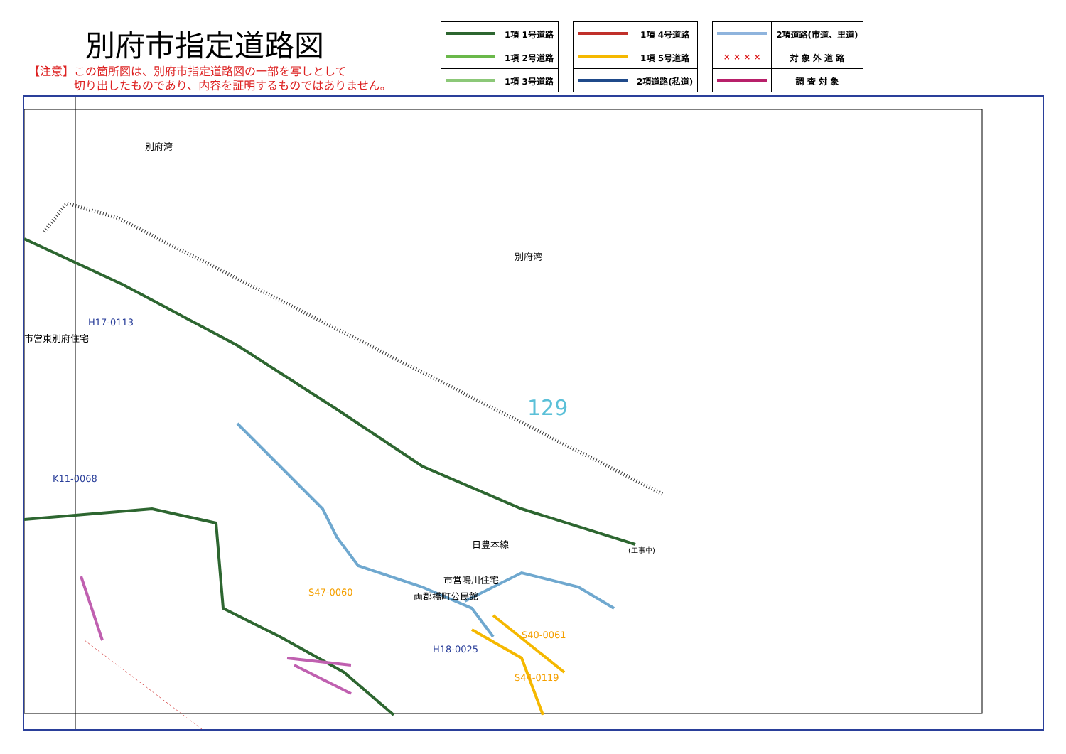別府市指定道路図
【注意】この箇所図は、別府市指定道路図の一部を写しとして
　　　　切り出したものであり、内容を証明するものではありません。
| | 1項 1号道路 |
| | 1項 2号道路 |
| | 1項 3号道路 |
| | 1項 4号道路 |
| | 1項 5号道路 |
| | 2項道路(私道) |
| | 2項道路(市道、里道) |
| × × × × | 対 象 外 道 路 |
| | 調 査 対 象 |
別府湾
別府湾
129
H17-0113
市営東別府住宅
K11-0068
日豊本線
市営鳴川住宅
両郡橋町公民館 S47-0060
S40-0061
S44-0119
H18-0025
(工事中)